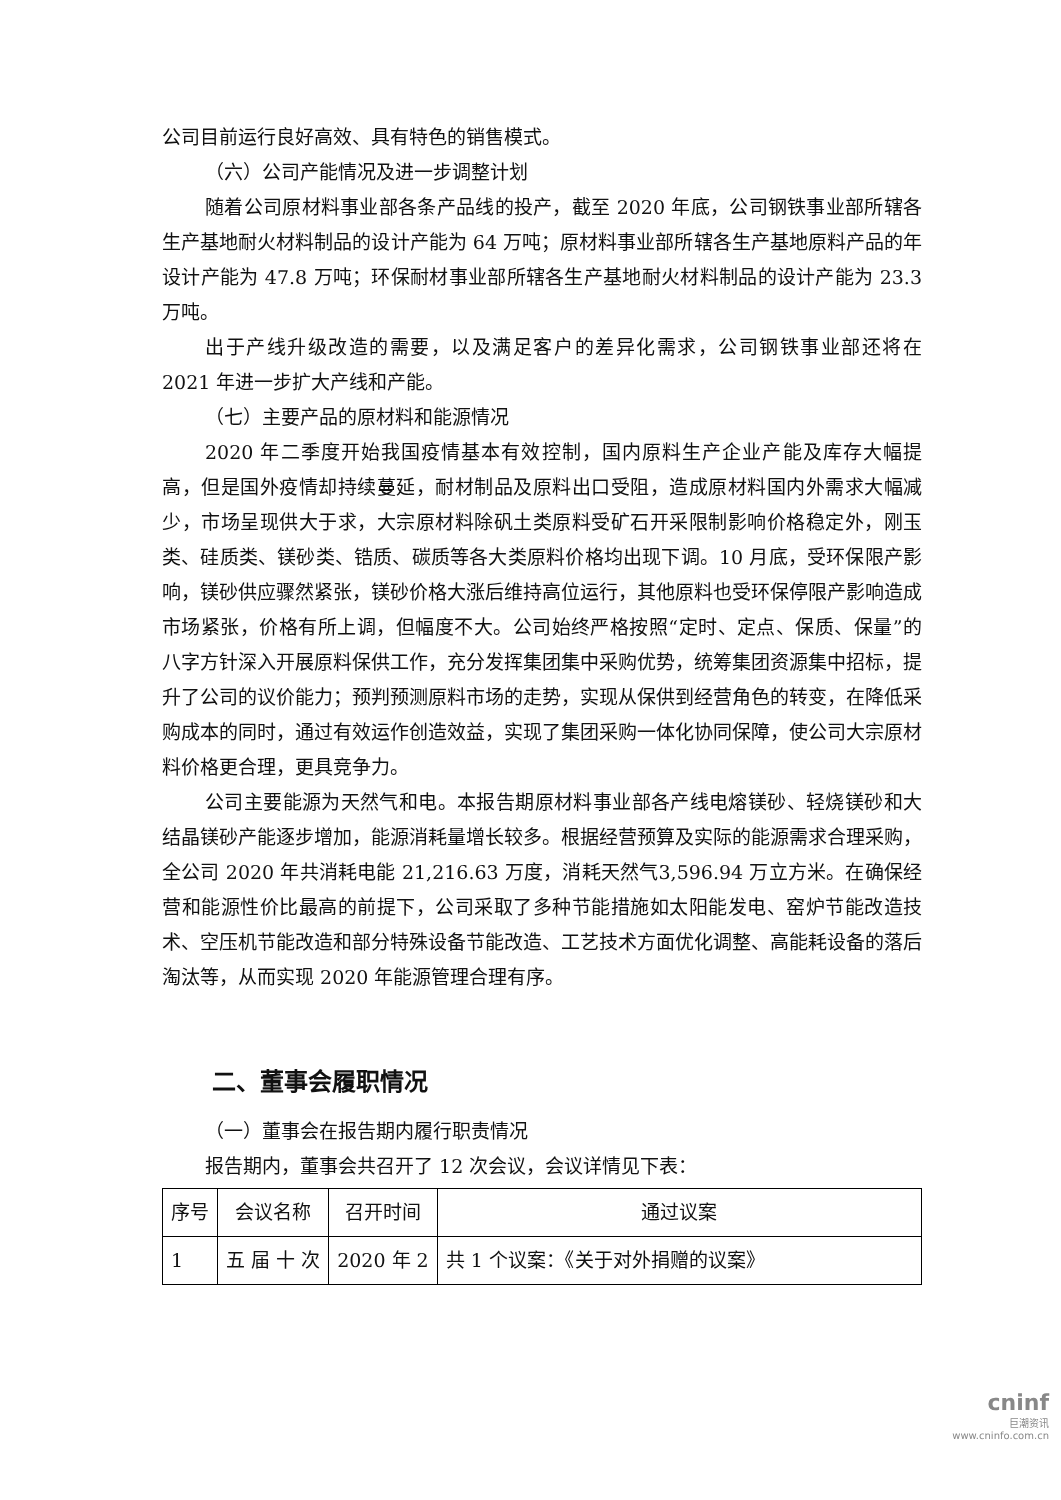公司目前运行良好高效、具有特色的销售模式。
（六）公司产能情况及进一步调整计划
随着公司原材料事业部各条产品线的投产，截至 2020 年底，公司钢铁事业部所辖各生产基地耐火材料制品的设计产能为 64 万吨；原材料事业部所辖各生产基地原料产品的年设计产能为 47.8 万吨；环保耐材事业部所辖各生产基地耐火材料制品的设计产能为 23.3 万吨。
出于产线升级改造的需要，以及满足客户的差异化需求，公司钢铁事业部还将在 2021 年进一步扩大产线和产能。
（七）主要产品的原材料和能源情况
2020 年二季度开始我国疫情基本有效控制，国内原料生产企业产能及库存大幅提高，但是国外疫情却持续蔓延，耐材制品及原料出口受阻，造成原材料国内外需求大幅减少，市场呈现供大于求，大宗原材料除矾土类原料受矿石开采限制影响价格稳定外，刚玉类、硅质类、镁砂类、锆质、碳质等各大类原料价格均出现下调。10 月底，受环保限产影响，镁砂供应骤然紧张，镁砂价格大涨后维持高位运行，其他原料也受环保停限产影响造成市场紧张，价格有所上调，但幅度不大。公司始终严格按照“定时、定点、保质、保量”的八字方针深入开展原料保供工作，充分发挥集团集中采购优势，统筹集团资源集中招标，提升了公司的议价能力；预判预测原料市场的走势，实现从保供到经营角色的转变，在降低采购成本的同时，通过有效运作创造效益，实现了集团采购一体化协同保障，使公司大宗原材料价格更合理，更具竞争力。
公司主要能源为天然气和电。本报告期原材料事业部各产线电熔镁砂、轻烧镁砂和大结晶镁砂产能逐步增加，能源消耗量增长较多。根据经营预算及实际的能源需求合理采购，全公司 2020 年共消耗电能 21,216.63 万度，消耗天然气3,596.94 万立方米。在确保经营和能源性价比最高的前提下，公司采取了多种节能措施如太阳能发电、窑炉节能改造技术、空压机节能改造和部分特殊设备节能改造、工艺技术方面优化调整、高能耗设备的落后淘汰等，从而实现 2020 年能源管理合理有序。
二、董事会履职情况
（一）董事会在报告期内履行职责情况
报告期内，董事会共召开了 12 次会议，会议详情见下表：
| 序号 | 会议名称 | 召开时间 | 通过议案 |
| --- | --- | --- | --- |
| 1 | 五 届 十 次 | 2020 年 2 | 共 1 个议案：《关于对外捐赠的议案》 |
cninf
巨潮资讯
www.cninfo.com.cn